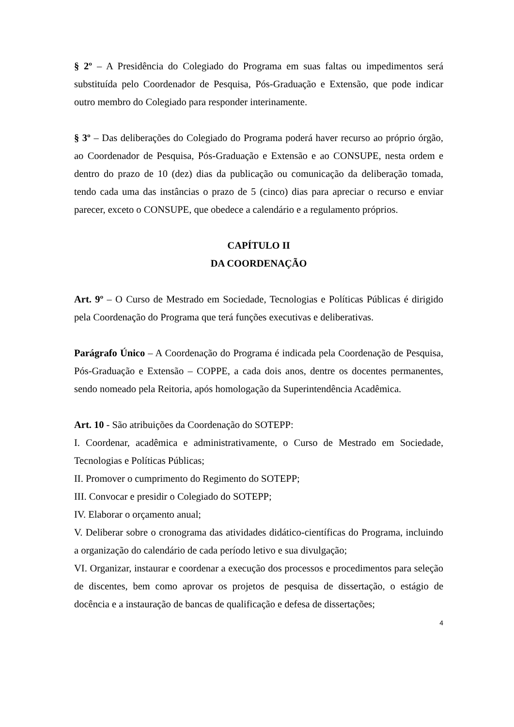§ 2º – A Presidência do Colegiado do Programa em suas faltas ou impedimentos será substituída pelo Coordenador de Pesquisa, Pós-Graduação e Extensão, que pode indicar outro membro do Colegiado para responder interinamente.
§ 3º – Das deliberações do Colegiado do Programa poderá haver recurso ao próprio órgão, ao Coordenador de Pesquisa, Pós-Graduação e Extensão e ao CONSUPE, nesta ordem e dentro do prazo de 10 (dez) dias da publicação ou comunicação da deliberação tomada, tendo cada uma das instâncias o prazo de 5 (cinco) dias para apreciar o recurso e enviar parecer, exceto o CONSUPE, que obedece a calendário e a regulamento próprios.
CAPÍTULO II
DA COORDENAÇÃO
Art. 9º – O Curso de Mestrado em Sociedade, Tecnologias e Políticas Públicas é dirigido pela Coordenação do Programa que terá funções executivas e deliberativas.
Parágrafo Único – A Coordenação do Programa é indicada pela Coordenação de Pesquisa, Pós-Graduação e Extensão – COPPE, a cada dois anos, dentre os docentes permanentes, sendo nomeado pela Reitoria, após homologação da Superintendência Acadêmica.
Art. 10 - São atribuições da Coordenação do SOTEPP:
I. Coordenar, acadêmica e administrativamente, o Curso de Mestrado em Sociedade, Tecnologias e Políticas Públicas;
II. Promover o cumprimento do Regimento do SOTEPP;
III. Convocar e presidir o Colegiado do SOTEPP;
IV. Elaborar o orçamento anual;
V. Deliberar sobre o cronograma das atividades didático-científicas do Programa, incluindo a organização do calendário de cada período letivo e sua divulgação;
VI. Organizar, instaurar e coordenar a execução dos processos e procedimentos para seleção de discentes, bem como aprovar os projetos de pesquisa de dissertação, o estágio de docência e a instauração de bancas de qualificação e defesa de dissertações;
4